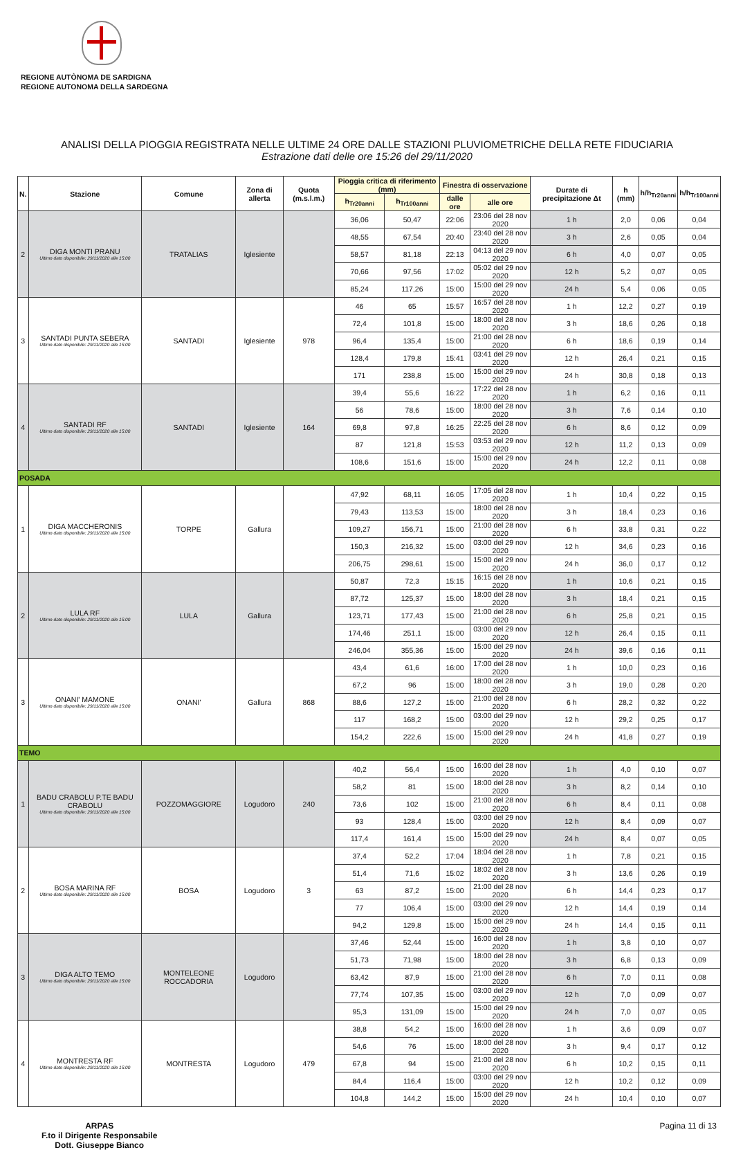REGIONE AUTÒNOMA DE SARDIGNA
REGIONE AUTONOMA DELLA SARDEGNA
ANALISI DELLA PIOGGIA REGISTRATA NELLE ULTIME 24 ORE DALLE STAZIONI PLUVIOMETRICHE DELLA RETE FIDUCIARIA
Estrazione dati delle ore 15:26 del 29/11/2020
| N. | Stazione | Comune | Zona di allerta | Quota (m.s.l.m.) | Pioggia critica di riferimento (mm) | | Finestra di osservazione | | Durate di precipitazione Δt | h (mm) | h/h<sub>Tr20anni</sub> | h/h<sub>Tr100anni</sub> |
| --- | --- | --- | --- | --- | --- | --- | --- | --- | --- | --- | --- | --- |
| | | | | | h<sub>Tr20anni</sub> | h<sub>Tr100anni</sub> | dalle ore | alle ore | | | | |
| 2 | DIGA MONTI PRANU Ultimo dato disponibile: 29/11/2020 alle 15:00 | TRATALIAS | Iglesiente | | 36,06 | 50,47 | 22:06 | 23:06 del 28 nov 2020 | 1 h | 2,0 | 0,06 | 0,04 |
| | | | | | 48,55 | 67,54 | 20:40 | 23:40 del 28 nov 2020 | 3 h | 2,6 | 0,05 | 0,04 |
| | | | | | 58,57 | 81,18 | 22:13 | 04:13 del 29 nov 2020 | 6 h | 4,0 | 0,07 | 0,05 |
| | | | | | 70,66 | 97,56 | 17:02 | 05:02 del 29 nov 2020 | 12 h | 5,2 | 0,07 | 0,05 |
| | | | | | 85,24 | 117,26 | 15:00 | 15:00 del 29 nov 2020 | 24 h | 5,4 | 0,06 | 0,05 |
| 3 | SANTADI PUNTA SEBERA Ultimo dato disponibile: 29/11/2020 alle 15:00 | SANTADI | Iglesiente | 978 | 46 | 65 | 15:57 | 16:57 del 28 nov 2020 | 1 h | 12,2 | 0,27 | 0,19 |
| | | | | | 72,4 | 101,8 | 15:00 | 18:00 del 28 nov 2020 | 3 h | 18,6 | 0,26 | 0,18 |
| | | | | | 96,4 | 135,4 | 15:00 | 21:00 del 28 nov 2020 | 6 h | 18,6 | 0,19 | 0,14 |
| | | | | | 128,4 | 179,8 | 15:41 | 03:41 del 29 nov 2020 | 12 h | 26,4 | 0,21 | 0,15 |
| | | | | | 171 | 238,8 | 15:00 | 15:00 del 29 nov 2020 | 24 h | 30,8 | 0,18 | 0,13 |
| 4 | SANTADI RF Ultimo dato disponibile: 29/11/2020 alle 15:00 | SANTADI | Iglesiente | 164 | 39,4 | 55,6 | 16:22 | 17:22 del 28 nov 2020 | 1 h | 6,2 | 0,16 | 0,11 |
| | | | | | 56 | 78,6 | 15:00 | 18:00 del 28 nov 2020 | 3 h | 7,6 | 0,14 | 0,10 |
| | | | | | 69,8 | 97,8 | 16:25 | 22:25 del 28 nov 2020 | 6 h | 8,6 | 0,12 | 0,09 |
| | | | | | 87 | 121,8 | 15:53 | 03:53 del 29 nov 2020 | 12 h | 11,2 | 0,13 | 0,09 |
| | | | | | 108,6 | 151,6 | 15:00 | 15:00 del 29 nov 2020 | 24 h | 12,2 | 0,11 | 0,08 |
| POSADA | | | | | | | | | | | | |
| 1 | DIGA MACCHERONIS Ultimo dato disponibile: 29/11/2020 alle 15:00 | TORPE | Gallura | | 47,92 | 68,11 | 16:05 | 17:05 del 28 nov 2020 | 1 h | 10,4 | 0,22 | 0,15 |
| | | | | | 79,43 | 113,53 | 15:00 | 18:00 del 28 nov 2020 | 3 h | 18,4 | 0,23 | 0,16 |
| | | | | | 109,27 | 156,71 | 15:00 | 21:00 del 28 nov 2020 | 6 h | 33,8 | 0,31 | 0,22 |
| | | | | | 150,3 | 216,32 | 15:00 | 03:00 del 29 nov 2020 | 12 h | 34,6 | 0,23 | 0,16 |
| | | | | | 206,75 | 298,61 | 15:00 | 15:00 del 29 nov 2020 | 24 h | 36,0 | 0,17 | 0,12 |
| 2 | LULA RF Ultimo dato disponibile: 29/11/2020 alle 15:00 | LULA | Gallura | | 50,87 | 72,3 | 15:15 | 16:15 del 28 nov 2020 | 1 h | 10,6 | 0,21 | 0,15 |
| | | | | | 87,72 | 125,37 | 15:00 | 18:00 del 28 nov 2020 | 3 h | 18,4 | 0,21 | 0,15 |
| | | | | | 123,71 | 177,43 | 15:00 | 21:00 del 28 nov 2020 | 6 h | 25,8 | 0,21 | 0,15 |
| | | | | | 174,46 | 251,1 | 15:00 | 03:00 del 29 nov 2020 | 12 h | 26,4 | 0,15 | 0,11 |
| | | | | | 246,04 | 355,36 | 15:00 | 15:00 del 29 nov 2020 | 24 h | 39,6 | 0,16 | 0,11 |
| 3 | ONANI' MAMONE Ultimo dato disponibile: 29/11/2020 alle 15:00 | ONANI' | Gallura | 868 | 43,4 | 61,6 | 16:00 | 17:00 del 28 nov 2020 | 1 h | 10,0 | 0,23 | 0,16 |
| | | | | | 67,2 | 96 | 15:00 | 18:00 del 28 nov 2020 | 3 h | 19,0 | 0,28 | 0,20 |
| | | | | | 88,6 | 127,2 | 15:00 | 21:00 del 28 nov 2020 | 6 h | 28,2 | 0,32 | 0,22 |
| | | | | | 117 | 168,2 | 15:00 | 03:00 del 29 nov 2020 | 12 h | 29,2 | 0,25 | 0,17 |
| | | | | | 154,2 | 222,6 | 15:00 | 15:00 del 29 nov 2020 | 24 h | 41,8 | 0,27 | 0,19 |
| TEMO | | | | | | | | | | | | |
| 1 | BADU CRABOLU P.TE BADU CRABOLU Ultimo dato disponibile: 29/11/2020 alle 15:00 | POZZOMAGGIORE | Logudoro | 240 | 40,2 | 56,4 | 15:00 | 16:00 del 28 nov 2020 | 1 h | 4,0 | 0,10 | 0,07 |
| | | | | | 58,2 | 81 | 15:00 | 18:00 del 28 nov 2020 | 3 h | 8,2 | 0,14 | 0,10 |
| | | | | | 73,6 | 102 | 15:00 | 21:00 del 28 nov 2020 | 6 h | 8,4 | 0,11 | 0,08 |
| | | | | | 93 | 128,4 | 15:00 | 03:00 del 29 nov 2020 | 12 h | 8,4 | 0,09 | 0,07 |
| | | | | | 117,4 | 161,4 | 15:00 | 15:00 del 29 nov 2020 | 24 h | 8,4 | 0,07 | 0,05 |
| 2 | BOSA MARINA RF Ultimo dato disponibile: 29/11/2020 alle 15:00 | BOSA | Logudoro | 3 | 37,4 | 52,2 | 17:04 | 18:04 del 28 nov 2020 | 1 h | 7,8 | 0,21 | 0,15 |
| | | | | | 51,4 | 71,6 | 15:02 | 18:02 del 28 nov 2020 | 3 h | 13,6 | 0,26 | 0,19 |
| | | | | | 63 | 87,2 | 15:00 | 21:00 del 28 nov 2020 | 6 h | 14,4 | 0,23 | 0,17 |
| | | | | | 77 | 106,4 | 15:00 | 03:00 del 29 nov 2020 | 12 h | 14,4 | 0,19 | 0,14 |
| | | | | | 94,2 | 129,8 | 15:00 | 15:00 del 29 nov 2020 | 24 h | 14,4 | 0,15 | 0,11 |
| 3 | DIGA ALTO TEMO Ultimo dato disponibile: 29/11/2020 alle 15:00 | MONTELEONE ROCCADORIA | Logudoro | | 37,46 | 52,44 | 15:00 | 16:00 del 28 nov 2020 | 1 h | 3,8 | 0,10 | 0,07 |
| | | | | | 51,73 | 71,98 | 15:00 | 18:00 del 28 nov 2020 | 3 h | 6,8 | 0,13 | 0,09 |
| | | | | | 63,42 | 87,9 | 15:00 | 21:00 del 28 nov 2020 | 6 h | 7,0 | 0,11 | 0,08 |
| | | | | | 77,74 | 107,35 | 15:00 | 03:00 del 29 nov 2020 | 12 h | 7,0 | 0,09 | 0,07 |
| | | | | | 95,3 | 131,09 | 15:00 | 15:00 del 29 nov 2020 | 24 h | 7,0 | 0,07 | 0,05 |
| 4 | MONTRESTA RF Ultimo dato disponibile: 29/11/2020 alle 15:00 | MONTRESTA | Logudoro | 479 | 38,8 | 54,2 | 15:00 | 16:00 del 28 nov 2020 | 1 h | 3,6 | 0,09 | 0,07 |
| | | | | | 54,6 | 76 | 15:00 | 18:00 del 28 nov 2020 | 3 h | 9,4 | 0,17 | 0,12 |
| | | | | | 67,8 | 94 | 15:00 | 21:00 del 28 nov 2020 | 6 h | 10,2 | 0,15 | 0,11 |
| | | | | | 84,4 | 116,4 | 15:00 | 03:00 del 29 nov 2020 | 12 h | 10,2 | 0,12 | 0,09 |
| | | | | | 104,8 | 144,2 | 15:00 | 15:00 del 29 nov 2020 | 24 h | 10,4 | 0,10 | 0,07 |
ARPAS
F.to il Dirigente Responsabile
Dott. Giuseppe Bianco
Pagina 11 di 13